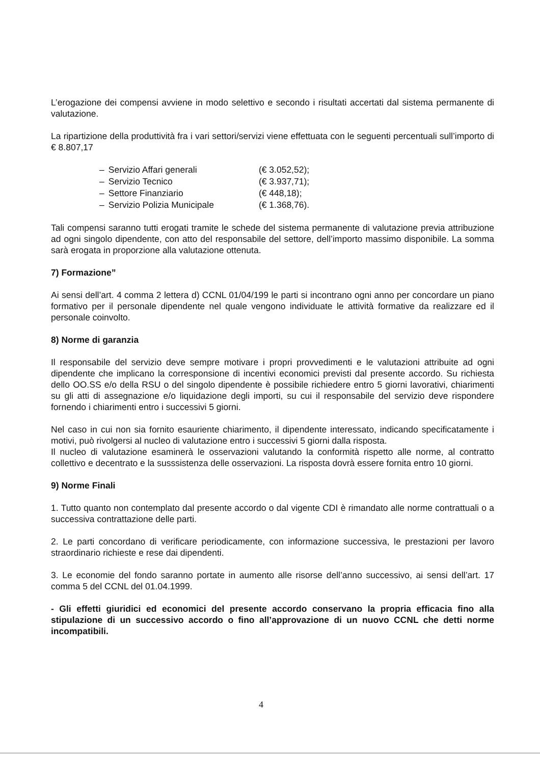L’erogazione dei compensi avviene in modo selettivo e secondo i risultati accertati dal sistema permanente di valutazione.
La ripartizione della produttività fra i vari settori/servizi viene effettuata con le seguenti percentuali sull’importo di € 8.807,17
| – | Servizio Affari generali | (€ 3.052,52); |
| – | Servizio Tecnico | (€ 3.937,71); |
| – | Settore Finanziario | (€ 448,18); |
| – | Servizio Polizia Municipale | (€ 1.368,76). |
Tali compensi saranno tutti erogati tramite le schede del sistema permanente di valutazione previa attribuzione ad ogni singolo dipendente, con atto del responsabile del settore, dell’importo massimo disponibile. La somma sarà erogata in proporzione alla valutazione ottenuta.
7) Formazione”
Ai sensi dell’art. 4 comma 2 lettera d) CCNL 01/04/199 le parti si incontrano ogni anno per concordare un piano formativo per il personale dipendente nel quale vengono individuate le attività formative da realizzare ed il personale coinvolto.
8) Norme di garanzia
Il responsabile del servizio deve sempre motivare i propri provvedimenti e le valutazioni attribuite ad ogni dipendente che implicano la corresponsione di incentivi economici previsti dal presente accordo. Su richiesta dello OO.SS e/o della RSU o del singolo dipendente è possibile richiedere entro 5 giorni lavorativi, chiarimenti su gli atti di assegnazione e/o liquidazione degli importi, su cui il responsabile del servizio deve rispondere fornendo i chiarimenti entro i successivi 5 giorni.
Nel caso in cui non sia fornito esauriente chiarimento, il dipendente interessato, indicando specificatamente i motivi, può rivolgersi al nucleo di valutazione entro i successivi 5 giorni dalla risposta.
Il nucleo di valutazione esaminerà le osservazioni valutando la conformità rispetto alle norme, al contratto collettivo e decentrato e la susssistenza delle osservazioni. La risposta dovrà essere fornita entro 10 giorni.
9) Norme Finali
1. Tutto quanto non contemplato dal presente accordo o dal vigente CDI è rimandato alle norme contrattuali o a successiva contrattazione delle parti.
2. Le parti concordano di verificare periodicamente, con informazione successiva, le prestazioni per lavoro straordinario richieste e rese dai dipendenti.
3. Le economie del fondo saranno portate in aumento alle risorse dell’anno successivo, ai sensi dell’art. 17 comma 5 del CCNL del 01.04.1999.
- Gli effetti giuridici ed economici del presente accordo conservano la propria efficacia fino alla stipulazione di un successivo accordo o fino all’approvazione di un nuovo CCNL che detti norme incompatibili.
4